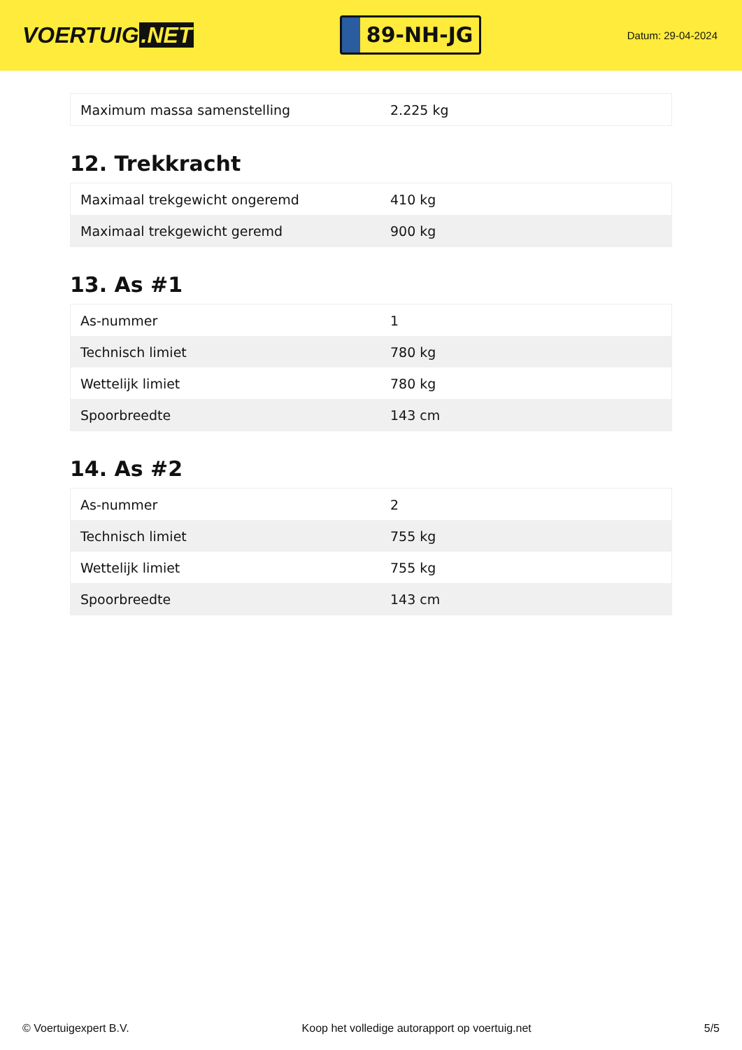VOERTUIG.NET
89-NH-JG
Datum: 29-04-2024
| Maximum massa samenstelling | 2.225 kg |
12. Trekkracht
| Maximaal trekgewicht ongeremd | 410 kg |
| Maximaal trekgewicht geremd | 900 kg |
13. As #1
| As-nummer | 1 |
| Technisch limiet | 780 kg |
| Wettelijk limiet | 780 kg |
| Spoorbreedte | 143 cm |
14. As #2
| As-nummer | 2 |
| Technisch limiet | 755 kg |
| Wettelijk limiet | 755 kg |
| Spoorbreedte | 143 cm |
© Voertuigexpert B.V. Koop het volledige autorapport op voertuig.net 5/5